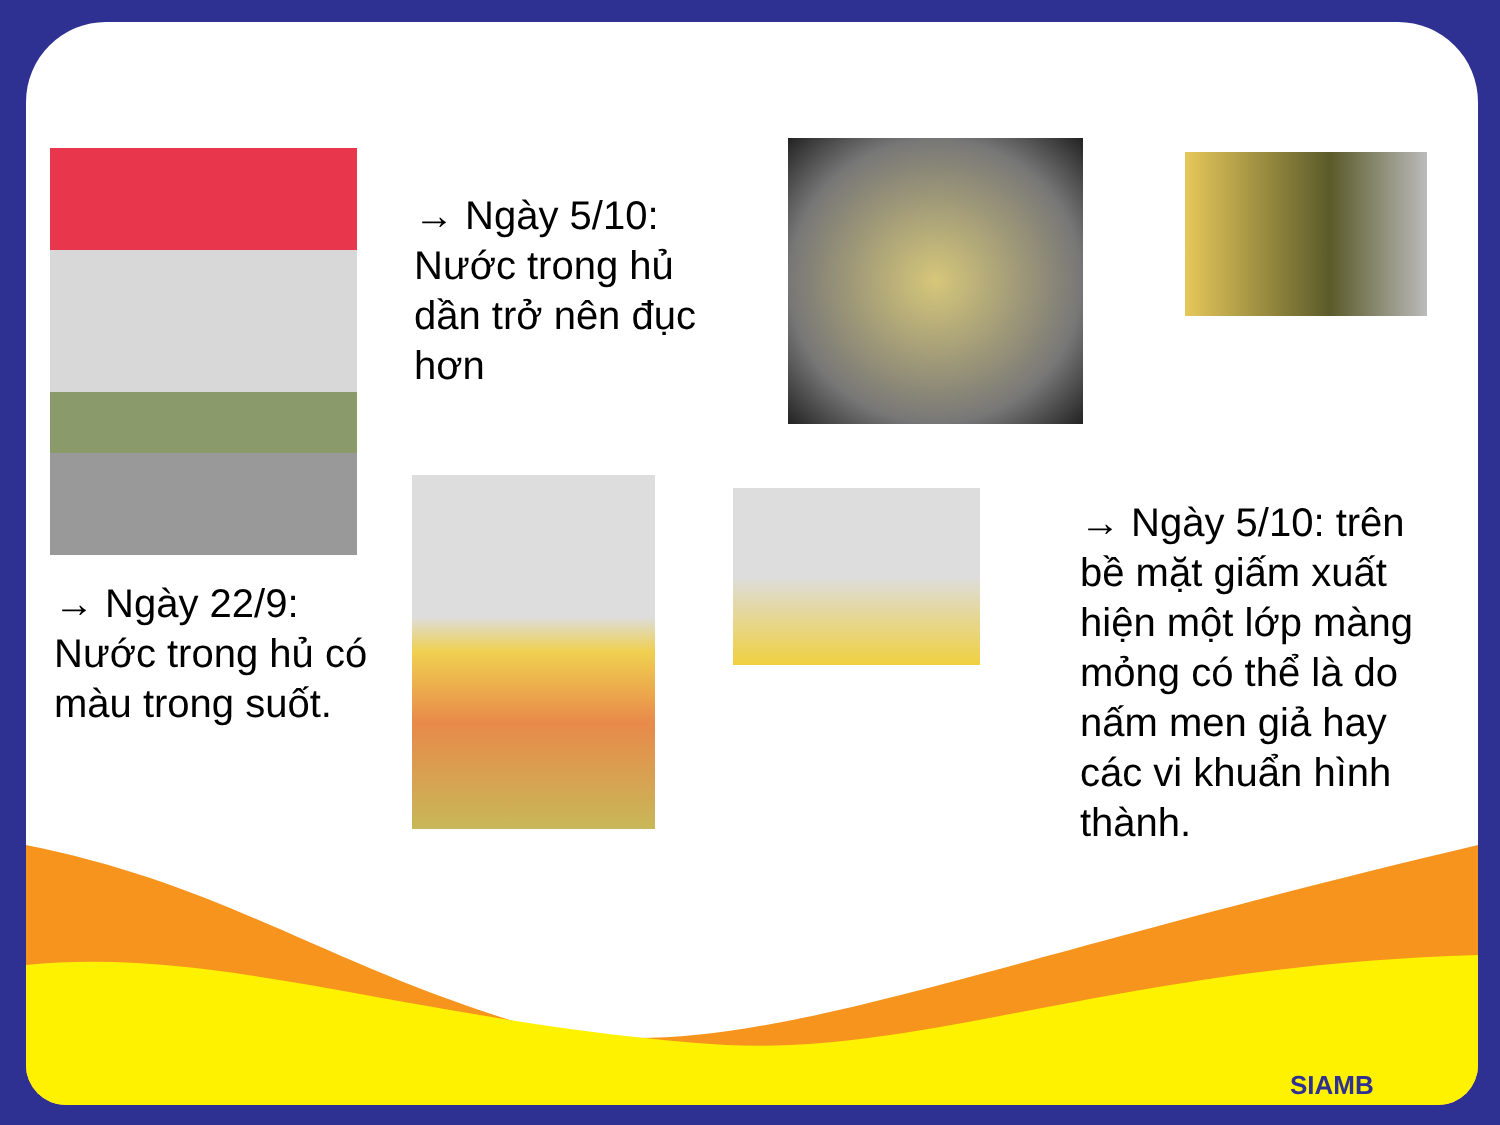→ Ngày 22/9:
Nước trong hủ có
màu trong suốt.
→ Ngày 5/10:
Nước trong hủ
dần trở nên đục
hơn
→ Ngày 5/10: trên
bề mặt giấm xuất
hiện một lớp màng
mỏng có thể là do
nấm men giả hay
các vi khuẩn hình
thành.
SIAMB